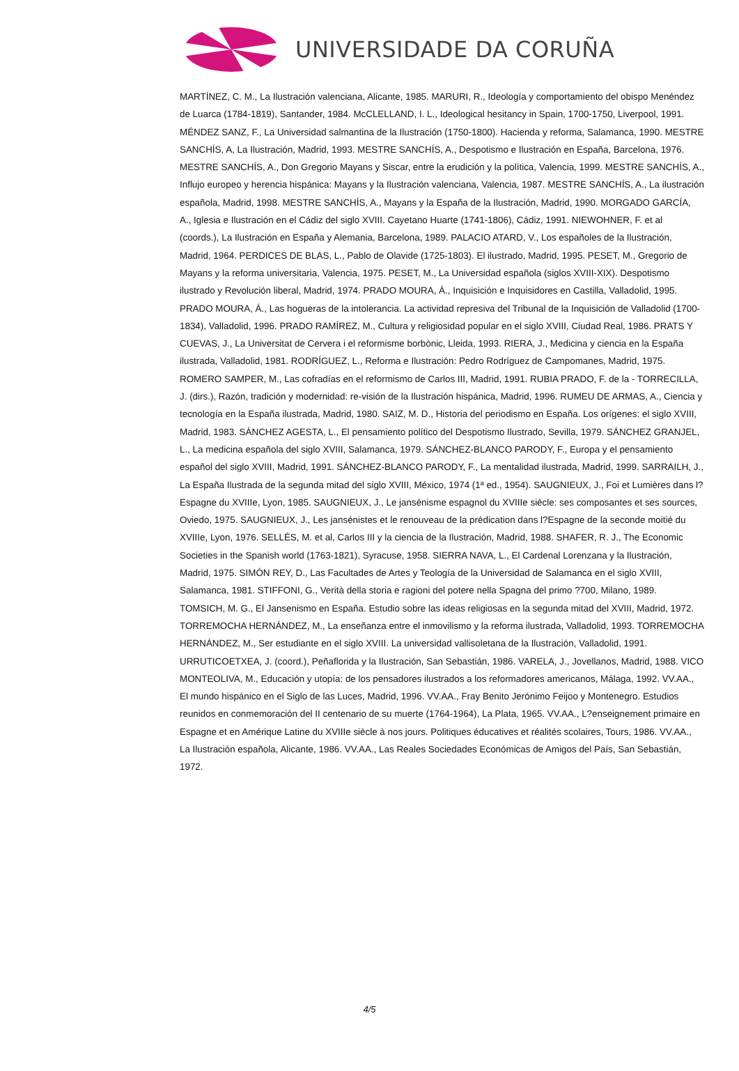UNIVERSIDADE DA CORUÑA
MARTÍNEZ, C. M., La Ilustración valenciana, Alicante, 1985. MARURI, R., Ideología y comportamiento del obispo Menéndez de Luarca (1784-1819), Santander, 1984. McCLELLAND, I. L., Ideological hesitancy in Spain, 1700-1750, Liverpool, 1991. MÉNDEZ SANZ, F., La Universidad salmantina de la Ilustración (1750-1800). Hacienda y reforma, Salamanca, 1990. MESTRE SANCHÍS, A, La Ilustración, Madrid, 1993. MESTRE SANCHÍS, A., Despotismo e Ilustración en España, Barcelona, 1976. MESTRE SANCHÍS, A., Don Gregorio Mayans y Siscar, entre la erudición y la política, Valencia, 1999. MESTRE SANCHÍS, A., Influjo europeo y herencia hispánica: Mayans y la Ilustración valenciana, Valencia, 1987. MESTRE SANCHÍS, A., La ilustración española, Madrid, 1998. MESTRE SANCHÍS, A., Mayans y la España de la Ilustración, Madrid, 1990. MORGADO GARCÍA, A., Iglesia e Ilustración en el Cádiz del siglo XVIII. Cayetano Huarte (1741-1806), Cádiz, 1991. NIEWOHNER, F. et al (coords.), La Ilustración en España y Alemania, Barcelona, 1989. PALACIO ATARD, V., Los españoles de la Ilustración, Madrid, 1964. PERDICES DE BLAS, L., Pablo de Olavide (1725-1803). El ilustrado, Madrid, 1995. PESET, M., Gregorio de Mayans y la reforma universitaria, Valencia, 1975. PESET, M., La Universidad española (siglos XVIII-XIX). Despotismo ilustrado y Revolución liberal, Madrid, 1974. PRADO MOURA, Á., Inquisición e Inquisidores en Castilla, Valladolid, 1995. PRADO MOURA, Á., Las hogueras de la intolerancia. La actividad represiva del Tribunal de la Inquisición de Valladolid (1700-1834), Valladolid, 1996. PRADO RAMÍREZ, M., Cultura y religiosidad popular en el siglo XVIII, Ciudad Real, 1986. PRATS Y CUEVAS, J., La Universitat de Cervera i el reformisme borbònic, Lleida, 1993. RIERA, J., Medicina y ciencia en la España ilustrada, Valladolid, 1981. RODRÍGUEZ, L., Reforma e Ilustración: Pedro Rodríguez de Campomanes, Madrid, 1975. ROMERO SAMPER, M., Las cofradías en el reformismo de Carlos III, Madrid, 1991. RUBIA PRADO, F. de la - TORRECILLA, J. (dirs.), Razón, tradición y modernidad: re-visión de la Ilustración hispánica, Madrid, 1996. RUMEU DE ARMAS, A., Ciencia y tecnología en la España ilustrada, Madrid, 1980. SAIZ, M. D., Historia del periodismo en España. Los orígenes: el siglo XVIII, Madrid, 1983. SÁNCHEZ AGESTA, L., El pensamiento político del Despotismo Ilustrado, Sevilla, 1979. SÁNCHEZ GRANJEL, L., La medicina española del siglo XVIII, Salamanca, 1979. SÁNCHEZ-BLANCO PARODY, F., Europa y el pensamiento español del siglo XVIII, Madrid, 1991. SÁNCHEZ-BLANCO PARODY, F., La mentalidad ilustrada, Madrid, 1999. SARRAILH, J., La España Ilustrada de la segunda mitad del siglo XVIII, México, 1974 (1ª ed., 1954). SAUGNIEUX, J., Foi et Lumières dans l?Espagne du XVIIIe, Lyon, 1985. SAUGNIEUX, J., Le jansénisme espagnol du XVIIIe siècle: ses composantes et ses sources, Oviedo, 1975. SAUGNIEUX, J., Les jansénistes et le renouveau de la prédication dans l?Espagne de la seconde moitié du XVIIIe, Lyon, 1976. SELLÉS, M. et al, Carlos III y la ciencia de la Ilustración, Madrid, 1988. SHAFER, R. J., The Economic Societies in the Spanish world (1763-1821), Syracuse, 1958. SIERRA NAVA, L., El Cardenal Lorenzana y la Ilustración, Madrid, 1975. SIMÓN REY, D., Las Facultades de Artes y Teología de la Universidad de Salamanca en el siglo XVIII, Salamanca, 1981. STIFFONI, G., Verità della storia e ragioni del potere nella Spagna del primo ?700, Milano, 1989. TOMSICH, M. G., El Jansenismo en España. Estudio sobre las ideas religiosas en la segunda mitad del XVIII, Madrid, 1972. TORREMOCHA HERNÁNDEZ, M., La enseñanza entre el inmovilismo y la reforma ilustrada, Valladolid, 1993. TORREMOCHA HERNÁNDEZ, M., Ser estudiante en el siglo XVIII. La universidad vallisoletana de la Ilustración, Valladolid, 1991. URRUTICOETXEA, J. (coord.), Peñaflorida y la Ilustración, San Sebastián, 1986. VARELA, J., Jovellanos, Madrid, 1988. VICO MONTEOLIVA, M., Educación y utopía: de los pensadores ilustrados a los reformadores americanos, Málaga, 1992. VV.AA., El mundo hispánico en el Siglo de las Luces, Madrid, 1996. VV.AA., Fray Benito Jerónimo Feijoo y Montenegro. Estudios reunidos en conmemoración del II centenario de su muerte (1764-1964), La Plata, 1965. VV.AA., L?enseignement primaire en Espagne et en Amérique Latine du XVIIIe siècle à nos jours. Politiques éducatives et réalités scolaires, Tours, 1986. VV.AA., La Ilustración española, Alicante, 1986. VV.AA., Las Reales Sociedades Económicas de Amigos del País, San Sebastián, 1972.
4/5